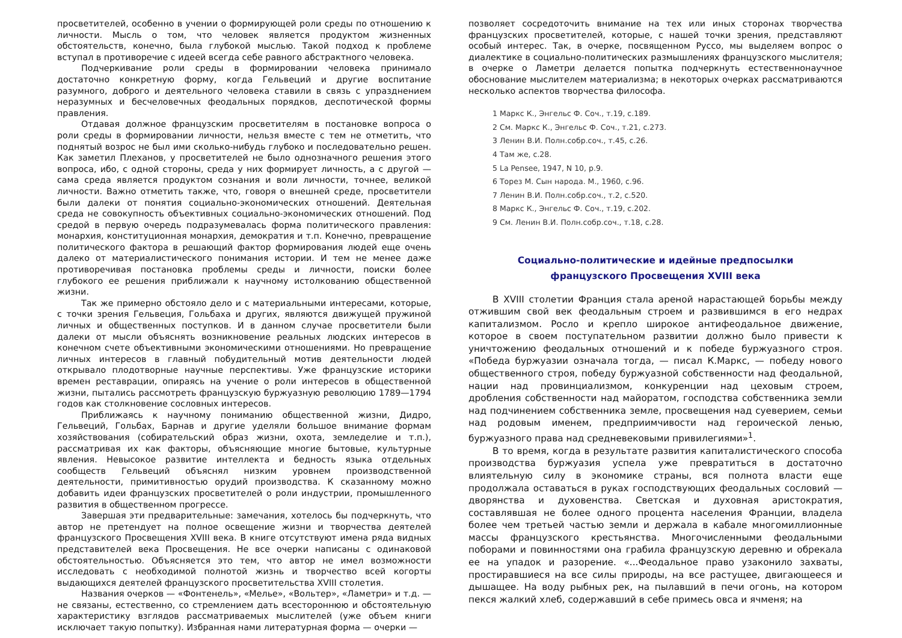просветителей, особенно в учении о формирующей роли среды по отношению к личности. Мысль о том, что человек является продуктом жизненных обстоятельств, конечно, была глубокой мыслью. Такой подход к проблеме вступал в противоречие с идеей всегда себе равного абстрактного человека.
Подчеркивание роли среды в формировании человека принимало достаточно конкретную форму, когда Гельвеций и другие воспитание разумного, доброго и деятельного человека ставили в связь с упразднением неразумных и бесчеловечных феодальных порядков, деспотической формы правления.
Отдавая должное французским просветителям в постановке вопроса о роли среды в формировании личности, нельзя вместе с тем не отметить, что поднятый возрос не был ими сколько-нибудь глубоко и последовательно решен. Как заметил Плеханов, у просветителей не было однозначного решения этого вопроса, ибо, с одной стороны, среда у них формирует личность, а с другой — сама среда является продуктом сознания и воли личности, точнее, великой личности. Важно отметить также, что, говоря о внешней среде, просветители были далеки от понятия социально-экономических отношений. Деятельная среда не совокупность объективных социально-экономических отношений. Под средой в первую очередь подразумевалась форма политического правления: монархия, конституционная монархия, демократия и т.п. Конечно, превращение политического фактора в решающий фактор формирования людей еще очень далеко от материалистического понимания истории. И тем не менее даже противоречивая постановка проблемы среды и личности, поиски более глубокого ее решения приближали к научному истолкованию общественной жизни.
Так же примерно обстояло дело и с материальными интересами, которые, с точки зрения Гельвеция, Гольбаха и других, являются движущей пружиной личных и общественных поступков. И в данном случае просветители были далеки от мысли объяснять возникновение реальных людских интересов в конечном счете объективными экономическими отношениями. Но превращение личных интересов в главный побудительный мотив деятельности людей открывало плодотворные научные перспективы. Уже французские историки времен реставрации, опираясь на учение о роли интересов в общественной жизни, пытались рассмотреть французскую буржуазную революцию 1789—1794 годов как столкновение сословных интересов.
Приближаясь к научному пониманию общественной жизни, Дидро, Гельвеций, Гольбах, Барнав и другие уделяли большое внимание формам хозяйствования (собирательский образ жизни, охота, земледелие и т.п.), рассматривая их как факторы, объясняющие многие бытовые, культурные явления. Невысокое развитие интеллекта и бедность языка отдельных сообществ Гельвеций объяснял низким уровнем производственной деятельности, примитивностью орудий производства. К сказанному можно добавить идеи французских просветителей о роли индустрии, промышленного развития в общественном прогрессе.
Завершая эти предварительные: замечания, хотелось бы подчеркнуть, что автор не претендует на полное освещение жизни и творчества деятелей французского Просвещения XVIII века. В книге отсутствуют имена ряда видных представителей века Просвещения. Не все очерки написаны с одинаковой обстоятельностью. Объясняется это тем, что автор не имел возможности исследовать с необходимой полнотой жизнь и творчество всей когорты выдающихся деятелей французского просветительства XVIII столетия.
Названия очерков — «Фонтенель», «Мелье», «Вольтер», «Ламетри» и т.д. — не связаны, естественно, со стремлением дать всестороннюю и обстоятельную характеристику взглядов рассматриваемых мыслителей (уже объем книги исключает такую попытку). Избранная нами литературная форма — очерки —
позволяет сосредоточить внимание на тех или иных сторонах творчества французских просветителей, которые, с нашей точки зрения, представляют особый интерес. Так, в очерке, посвященном Руссо, мы выделяем вопрос о диалектике в социально-политических размышлениях французского мыслителя; в очерке о Ламетри делается попытка подчеркнуть естественнонаучное обоснование мыслителем материализма; в некоторых очерках рассматриваются несколько аспектов творчества философа.
1 Маркс К., Энгельс Ф. Соч., т.19, с.189.
2 См. Маркс К., Энгельс Ф. Соч., т.21, с.273.
3 Ленин В.И. Полн.собр.соч., т.45, с.26.
4 Там же, с.28.
5 La Pensee, 1947, N 10, p.9.
6 Торез М. Сын народа. М., 1960, с.96.
7 Ленин В.И. Полн.собр.соч., т.2, с.520.
8 Маркс К., Энгельс Ф. Соч., т.19, с.202.
9 См. Ленин В.И. Полн.собр.соч., т.18, с.28.
Социально-политические и идейные предпосылки
французского Просвещения XVIII века
В XVIII столетии Франция стала ареной нарастающей борьбы между отжившим свой век феодальным строем и развившимся в его недрах капитализмом. Росло и крепло широкое антифеодальное движение, которое в своем поступательном развитии должно было привести к уничтожению феодальных отношений и к победе буржуазного строя. «Победа буржуазии означала тогда, — писал К.Маркс, — победу нового общественного строя, победу буржуазной собственности над феодальной, нации над провинциализмом, конкуренции над цеховым строем, дробления собственности над майоратом, господства собственника земли над подчинением собственника земле, просвещения над суеверием, семьи над родовым именем, предприимчивости над героической ленью, буржуазного права над средневековыми привилегиями»<sup>1</sup>.
В то время, когда в результате развития капиталистического способа производства буржуазия успела уже превратиться в достаточно влиятельную силу в экономике страны, вся полнота власти еще продолжала оставаться в руках господствующих феодальных сословий — дворянства и духовенства. Светская и духовная аристократия, составлявшая не более одного процента населения Франции, владела более чем третьей частью земли и держала в кабале многомиллионные массы французского крестьянства. Многочисленными феодальными поборами и повинностями она грабила французскую деревню и обрекала ее на упадок и разорение. «...Феодальное право узаконило захваты, простиравшиеся на все силы природы, на все растущее, двигающееся и дышащее. На воду рыбных рек, на пылавший в печи огонь, на котором пекся жалкий хлеб, содержавший в себе примесь овса и ячменя; на